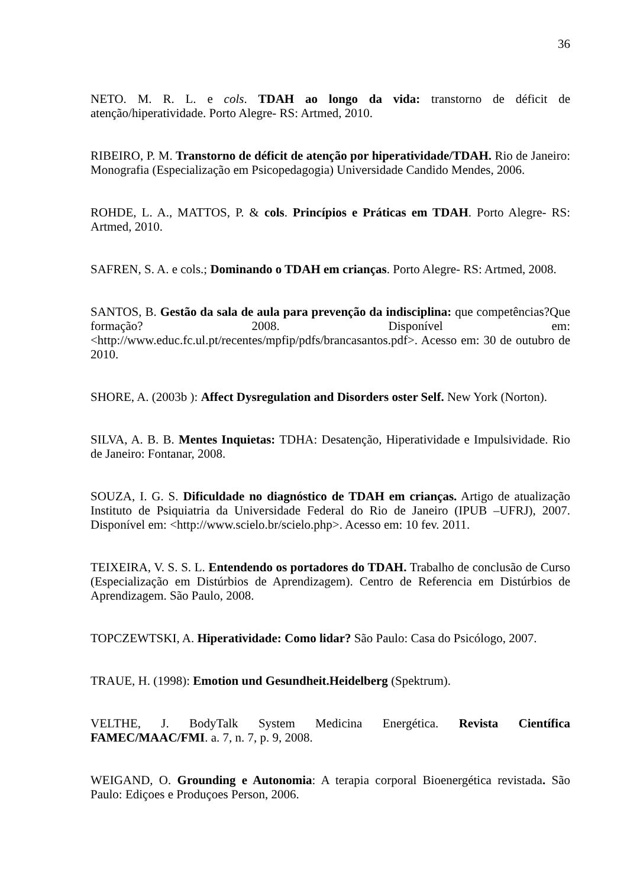36
NETO. M. R. L. e cols. TDAH ao longo da vida: transtorno de déficit de atenção/hiperatividade. Porto Alegre- RS: Artmed, 2010.
RIBEIRO, P. M. Transtorno de déficit de atenção por hiperatividade/TDAH. Rio de Janeiro: Monografia (Especialização em Psicopedagogia) Universidade Candido Mendes, 2006.
ROHDE, L. A., MATTOS, P. & cols. Princípios e Práticas em TDAH. Porto Alegre- RS: Artmed, 2010.
SAFREN, S. A. e cols.; Dominando o TDAH em crianças. Porto Alegre- RS: Artmed, 2008.
SANTOS, B. Gestão da sala de aula para prevenção da indisciplina: que competências?Que formação? 2008. Disponível em: <http://www.educ.fc.ul.pt/recentes/mpfip/pdfs/brancasantos.pdf>. Acesso em: 30 de outubro de 2010.
SHORE, A. (2003b ): Affect Dysregulation and Disorders oster Self. New York (Norton).
SILVA, A. B. B. Mentes Inquietas: TDHA: Desatenção, Hiperatividade e Impulsividade. Rio de Janeiro: Fontanar, 2008.
SOUZA, I. G. S. Dificuldade no diagnóstico de TDAH em crianças. Artigo de atualização Instituto de Psiquiatria da Universidade Federal do Rio de Janeiro (IPUB –UFRJ), 2007. Disponível em: <http://www.scielo.br/scielo.php>. Acesso em: 10 fev. 2011.
TEIXEIRA, V. S. S. L. Entendendo os portadores do TDAH. Trabalho de conclusão de Curso (Especialização em Distúrbios de Aprendizagem). Centro de Referencia em Distúrbios de Aprendizagem. São Paulo, 2008.
TOPCZEWTSKI, A. Hiperatividade: Como lidar? São Paulo: Casa do Psicólogo, 2007.
TRAUE, H. (1998): Emotion und Gesundheit.Heidelberg (Spektrum).
VELTHE, J. BodyTalk System Medicina Energética. Revista Científica FAMEC/MAAC/FMI. a. 7, n. 7, p. 9, 2008.
WEIGAND, O. Grounding e Autonomia: A terapia corporal Bioenergética revistada. São Paulo: Ediçoes e Produçoes Person, 2006.